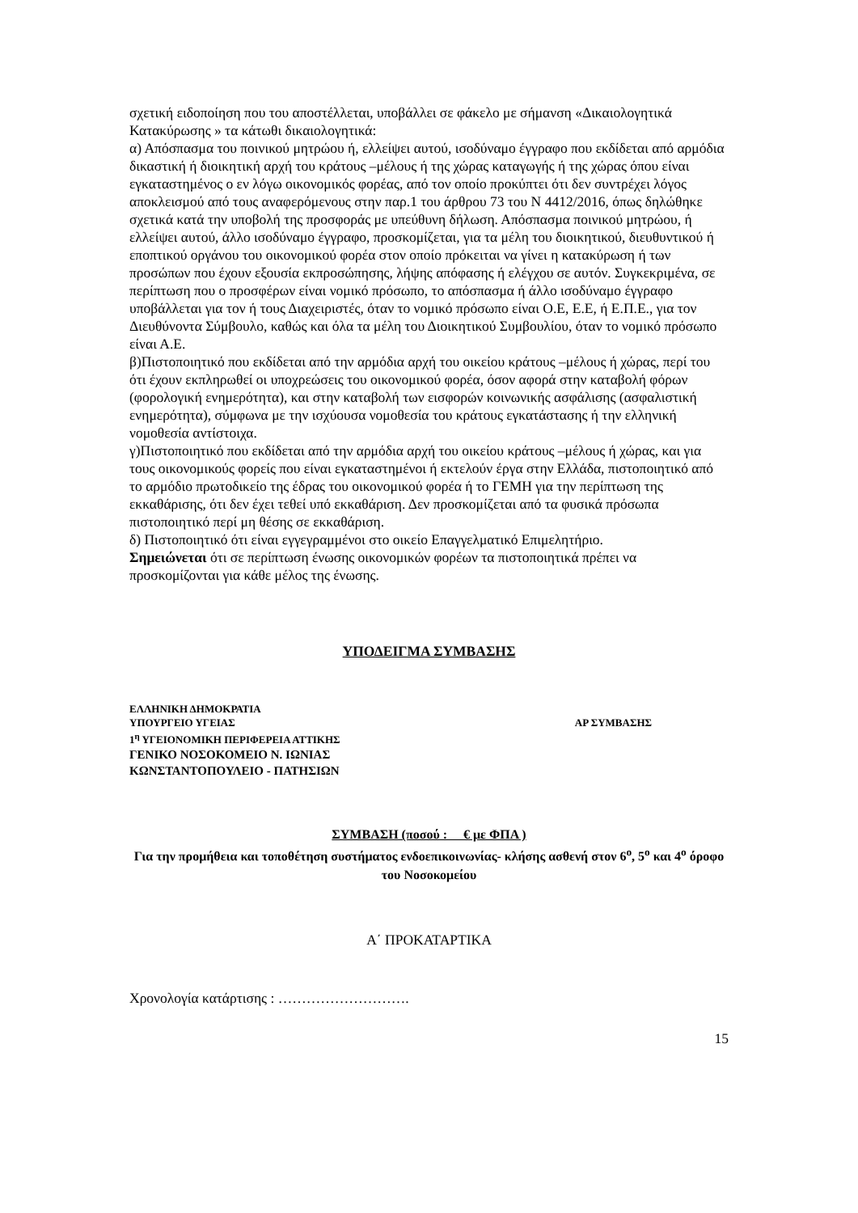σχετική ειδοποίηση που του αποστέλλεται, υποβάλλει σε φάκελο με σήμανση «Δικαιολογητικά Κατακύρωσης » τα κάτωθι δικαιολογητικά:
α) Απόσπασμα του ποινικού μητρώου ή, ελλείψει αυτού, ισοδύναμο έγγραφο που εκδίδεται από αρμόδια δικαστική ή διοικητική αρχή του κράτους –μέλους ή της χώρας καταγωγής ή της χώρας όπου είναι εγκαταστημένος ο εν λόγω οικονομικός φορέας, από τον οποίο προκύπτει ότι δεν συντρέχει λόγος αποκλεισμού από τους αναφερόμενους στην παρ.1 του άρθρου 73 του Ν 4412/2016, όπως δηλώθηκε σχετικά κατά την υποβολή της προσφοράς με υπεύθυνη δήλωση. Απόσπασμα ποινικού μητρώου, ή ελλείψει αυτού, άλλο ισοδύναμο έγγραφο, προσκομίζεται, για τα μέλη του διοικητικού, διευθυντικού ή εποπτικού οργάνου του οικονομικού φορέα στον οποίο πρόκειται να γίνει η κατακύρωση ή των προσώπων που έχουν εξουσία εκπροσώπησης, λήψης απόφασης ή ελέγχου σε αυτόν. Συγκεκριμένα, σε περίπτωση που ο προσφέρων είναι νομικό πρόσωπο, το απόσπασμα ή άλλο ισοδύναμο έγγραφο υποβάλλεται για τον ή τους Διαχειριστές, όταν το νομικό πρόσωπο είναι Ο.Ε, Ε.Ε, ή Ε.Π.Ε., για τον Διευθύνοντα Σύμβουλο, καθώς και όλα τα μέλη του Διοικητικού Συμβουλίου, όταν το νομικό πρόσωπο είναι Α.Ε.
β)Πιστοποιητικό που εκδίδεται από την αρμόδια αρχή του οικείου κράτους –μέλους ή χώρας, περί του ότι έχουν εκπληρωθεί οι υποχρεώσεις του οικονομικού φορέα, όσον αφορά στην καταβολή φόρων (φορολογική ενημερότητα), και στην καταβολή των εισφορών κοινωνικής ασφάλισης (ασφαλιστική ενημερότητα), σύμφωνα με την ισχύουσα νομοθεσία του κράτους εγκατάστασης ή την ελληνική νομοθεσία αντίστοιχα.
γ)Πιστοποιητικό που εκδίδεται από την αρμόδια αρχή του οικείου κράτους –μέλους ή χώρας, και για τους οικονομικούς φορείς που είναι εγκαταστημένοι ή εκτελούν έργα στην Ελλάδα, πιστοποιητικό από το αρμόδιο πρωτοδικείο της έδρας του οικονομικού φορέα ή το ΓΕΜΗ για την περίπτωση της εκκαθάρισης, ότι δεν έχει τεθεί υπό εκκαθάριση. Δεν προσκομίζεται από τα φυσικά πρόσωπα πιστοποιητικό περί μη θέσης σε εκκαθάριση.
δ) Πιστοποιητικό ότι είναι εγγεγραμμένοι στο οικείο Επαγγελματικό Επιμελητήριο.
Σημειώνεται ότι σε περίπτωση ένωσης οικονομικών φορέων τα πιστοποιητικά πρέπει να προσκομίζονται για κάθε μέλος της ένωσης.
ΥΠΟΔΕΙΓΜΑ ΣΥΜΒΑΣΗΣ
ΕΛΛΗΝΙΚΗ ΔΗΜΟΚΡΑΤΙΑ
ΥΠΟΥΡΓΕΙΟ ΥΓΕΙΑΣ ΑΡ ΣΥΜΒΑΣΗΣ
1<sup>η</sup> ΥΓΕΙΟΝΟΜΙΚΗ ΠΕΡΙΦΕΡΕΙΑ ΑΤΤΙΚΗΣ
ΓΕΝΙΚΟ ΝΟΣΟΚΟΜΕΙΟ Ν. ΙΩΝΙΑΣ
ΚΩΝΣΤΑΝΤΟΠΟΥΛΕΙΟ - ΠΑΤΗΣΙΩΝ
ΣΥΜΒΑΣΗ (ποσού : € με ΦΠΑ )
Για την προμήθεια και τοποθέτηση συστήματος ενδοεπικοινωνίας- κλήσης ασθενή στον 6<sup>ο</sup>, 5<sup>ο</sup> και 4<sup>ο</sup> όροφο του Νοσοκομείου
Α΄ ΠΡΟΚΑΤΑΡΤΙΚΑ
Χρονολογία κατάρτισης : ……………………….
15